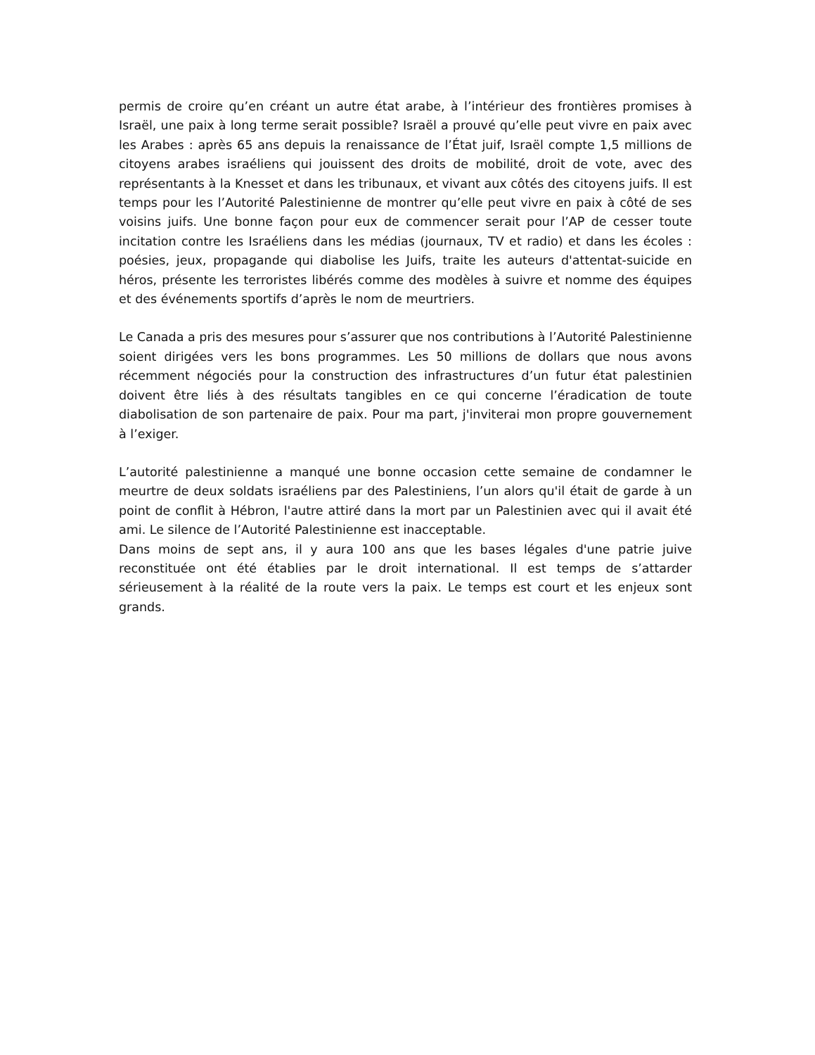permis de croire qu’en créant un autre état arabe, à l’intérieur des frontières promises à Israël, une paix à long terme serait possible? Israël a prouvé qu’elle peut vivre en paix avec les Arabes : après 65 ans depuis la renaissance de l’État juif, Israël compte 1,5 millions de citoyens arabes israéliens qui jouissent des droits de mobilité, droit de vote, avec des représentants à la Knesset et dans les tribunaux, et vivant aux côtés des citoyens juifs. Il est temps pour les l’Autorité Palestinienne de montrer qu’elle peut vivre en paix à côté de ses voisins juifs. Une bonne façon pour eux de commencer serait pour l’AP de cesser toute incitation contre les Israéliens dans les médias (journaux, TV et radio) et dans les écoles : poésies, jeux, propagande qui diabolise les Juifs, traite les auteurs d'attentat-suicide en héros, présente les terroristes libérés comme des modèles à suivre et nomme des équipes et des événements sportifs d’après le nom de meurtriers.
Le Canada a pris des mesures pour s’assurer que nos contributions à l’Autorité Palestinienne soient dirigées vers les bons programmes. Les 50 millions de dollars que nous avons récemment négociés pour la construction des infrastructures d’un futur état palestinien doivent être liés à des résultats tangibles en ce qui concerne l’éradication de toute diabolisation de son partenaire de paix. Pour ma part, j'inviterai mon propre gouvernement à l’exiger.
L’autorité palestinienne a manqué une bonne occasion cette semaine de condamner le meurtre de deux soldats israéliens par des Palestiniens, l’un alors qu'il était de garde à un point de conflit à Hébron, l'autre attiré dans la mort par un Palestinien avec qui il avait été ami. Le silence de l’Autorité Palestinienne est inacceptable.
Dans moins de sept ans, il y aura 100 ans que les bases légales d'une patrie juive reconstituée ont été établies par le droit international. Il est temps de s’attarder sérieusement à la réalité de la route vers la paix. Le temps est court et les enjeux sont grands.